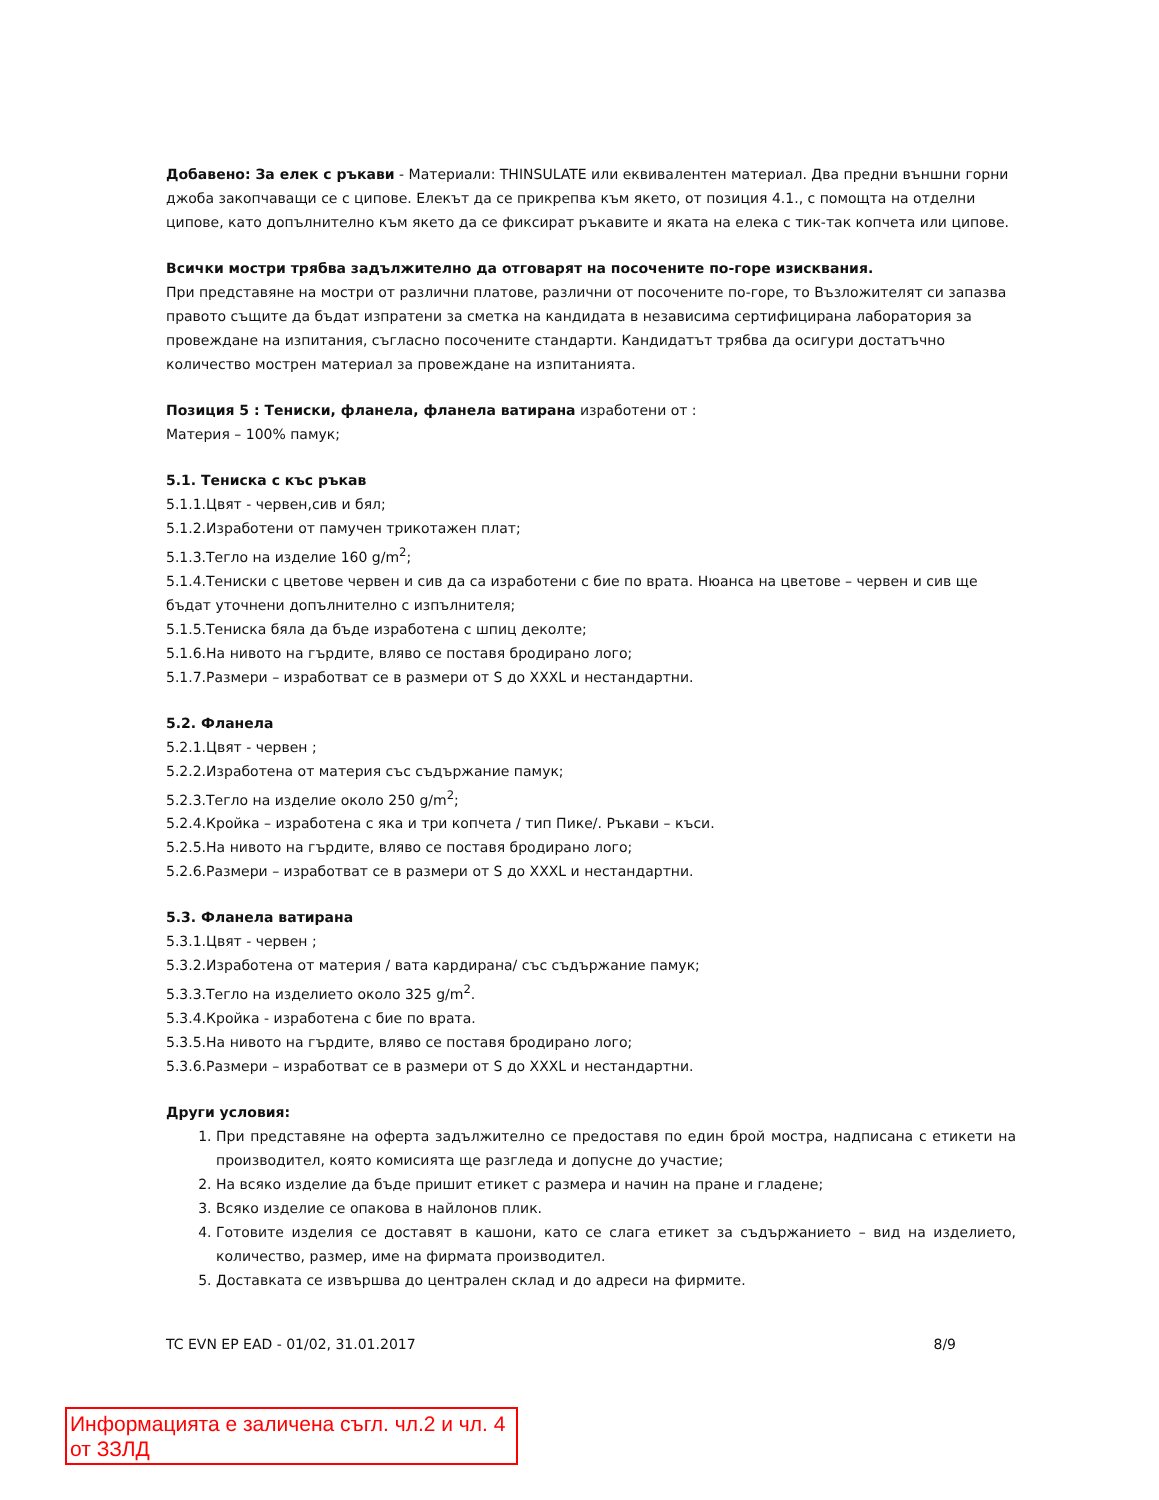Добавено: За елек с ръкави - Материали: THINSULATE или еквивалентен материал. Два предни външни горни джоба закопчаващи се с ципове. Елекът да се прикрепва към якето, от позиция 4.1., с помощта на отделни ципове, като допълнително към якето да се фиксират ръкавите и яката на елека с тик-так копчета или ципове.
Всички мостри трябва задължително да отговарят на посочените по-горе изисквания.
При представяне на мостри от различни платове, различни от посочените по-горе, то Възложителят си запазва правото същите да бъдат изпратени за сметка на кандидата в независима сертифицирана лаборатория за провеждане на изпитания, съгласно посочените стандарти. Кандидатът трябва да осигури достатъчно количество мострен материал за провеждане на изпитанията.
Позиция 5 : Тениски, фланела, фланела ватирана изработени от :
Материя – 100% памук;
5.1. Тениска с къс ръкав
5.1.1.Цвят - червен,сив и бял;
5.1.2.Изработени от памучен трикотажен плат;
5.1.3.Тегло на изделие 160 g/m<sup>2</sup>;
5.1.4.Тениски с цветове червен и сив да са изработени с бие по врата. Нюанса на цветове – червен и сив ще бъдат уточнени допълнително с изпълнителя;
5.1.5.Тениска бяла да бъде изработена с шпиц деколте;
5.1.6.На нивото на гърдите, вляво се поставя бродирано лого;
5.1.7.Размери – изработват се в размери от S до XXXL и нестандартни.
5.2. Фланела
5.2.1.Цвят - червен ;
5.2.2.Изработена от материя със съдържание памук;
5.2.3.Тегло на изделие около 250 g/m<sup>2</sup>;
5.2.4.Кройка – изработена с яка и три копчета / тип Пике/. Ръкави – къси.
5.2.5.На нивото на гърдите, вляво се поставя бродирано лого;
5.2.6.Размери – изработват се в размери от S до XXXL и нестандартни.
5.3. Фланела ватирана
5.3.1.Цвят - червен ;
5.3.2.Изработена от материя / вата кардирана/ със съдържание памук;
5.3.3.Тегло на изделието около 325 g/m<sup>2</sup>.
5.3.4.Кройка - изработена с бие по врата.
5.3.5.На нивото на гърдите, вляво се поставя бродирано лого;
5.3.6.Размери – изработват се в размери от S до XXXL и нестандартни.
Други условия:
1. При представяне на оферта задължително се предоставя по един брой мостра, надписана с етикети на производител, която комисията ще разгледа и допусне до участие;
2. На всяко изделие да бъде пришит етикет с размера и начин на пране и гладене;
3. Всяко изделие се опакова в найлонов плик.
4. Готовите изделия се доставят в кашони, като се слага етикет за съдържанието – вид на изделието, количество, размер, име на фирмата производител.
5. Доставката се извършва до централен склад и до адреси на фирмите.
TC EVN EP EAD - 01/02, 31.01.2017 8/9
Информацията е заличена съгл. чл.2 и чл. 4 от ЗЗЛД